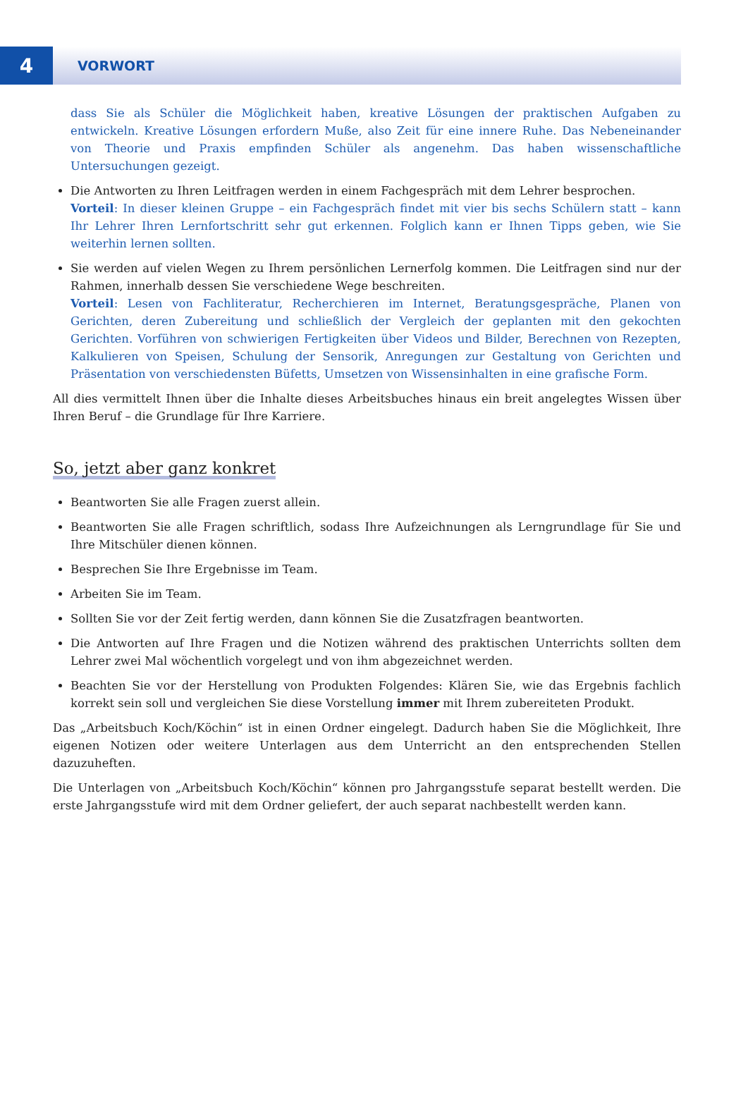4
VORWORT
dass Sie als Schüler die Möglichkeit haben, kreative Lösungen der praktischen Aufgaben zu entwickeln. Kreative Lösungen erfordern Muße, also Zeit für eine innere Ruhe. Das Nebeneinander von Theorie und Praxis empfinden Schüler als angenehm. Das haben wissenschaftliche Untersuchungen gezeigt.
Die Antworten zu Ihren Leitfragen werden in einem Fachgespräch mit dem Lehrer besprochen.
Vorteil: In dieser kleinen Gruppe – ein Fachgespräch findet mit vier bis sechs Schülern statt – kann Ihr Lehrer Ihren Lernfortschritt sehr gut erkennen. Folglich kann er Ihnen Tipps geben, wie Sie weiterhin lernen sollten.
Sie werden auf vielen Wegen zu Ihrem persönlichen Lernerfolg kommen. Die Leitfragen sind nur der Rahmen, innerhalb dessen Sie verschiedene Wege beschreiten.
Vorteil: Lesen von Fachliteratur, Recherchieren im Internet, Beratungsgespräche, Planen von Gerichten, deren Zubereitung und schließlich der Vergleich der geplanten mit den gekochten Gerichten. Vorführen von schwierigen Fertigkeiten über Videos und Bilder, Berechnen von Rezepten, Kalkulieren von Speisen, Schulung der Sensorik, Anregungen zur Gestaltung von Gerichten und Präsentation von verschiedensten Büfetts, Umsetzen von Wissensinhalten in eine grafische Form.
All dies vermittelt Ihnen über die Inhalte dieses Arbeitsbuches hinaus ein breit angelegtes Wissen über Ihren Beruf – die Grundlage für Ihre Karriere.
So, jetzt aber ganz konkret
Beantworten Sie alle Fragen zuerst allein.
Beantworten Sie alle Fragen schriftlich, sodass Ihre Aufzeichnungen als Lerngrundlage für Sie und Ihre Mitschüler dienen können.
Besprechen Sie Ihre Ergebnisse im Team.
Arbeiten Sie im Team.
Sollten Sie vor der Zeit fertig werden, dann können Sie die Zusatzfragen beantworten.
Die Antworten auf Ihre Fragen und die Notizen während des praktischen Unterrichts sollten dem Lehrer zwei Mal wöchentlich vorgelegt und von ihm abgezeichnet werden.
Beachten Sie vor der Herstellung von Produkten Folgendes: Klären Sie, wie das Ergebnis fachlich korrekt sein soll und vergleichen Sie diese Vorstellung immer mit Ihrem zubereiteten Produkt.
Das „Arbeitsbuch Koch/Köchin“ ist in einen Ordner eingelegt. Dadurch haben Sie die Möglichkeit, Ihre eigenen Notizen oder weitere Unterlagen aus dem Unterricht an den entsprechenden Stellen dazuzuheften.
Die Unterlagen von „Arbeitsbuch Koch/Köchin“ können pro Jahrgangsstufe separat bestellt werden. Die erste Jahrgangsstufe wird mit dem Ordner geliefert, der auch separat nachbestellt werden kann.